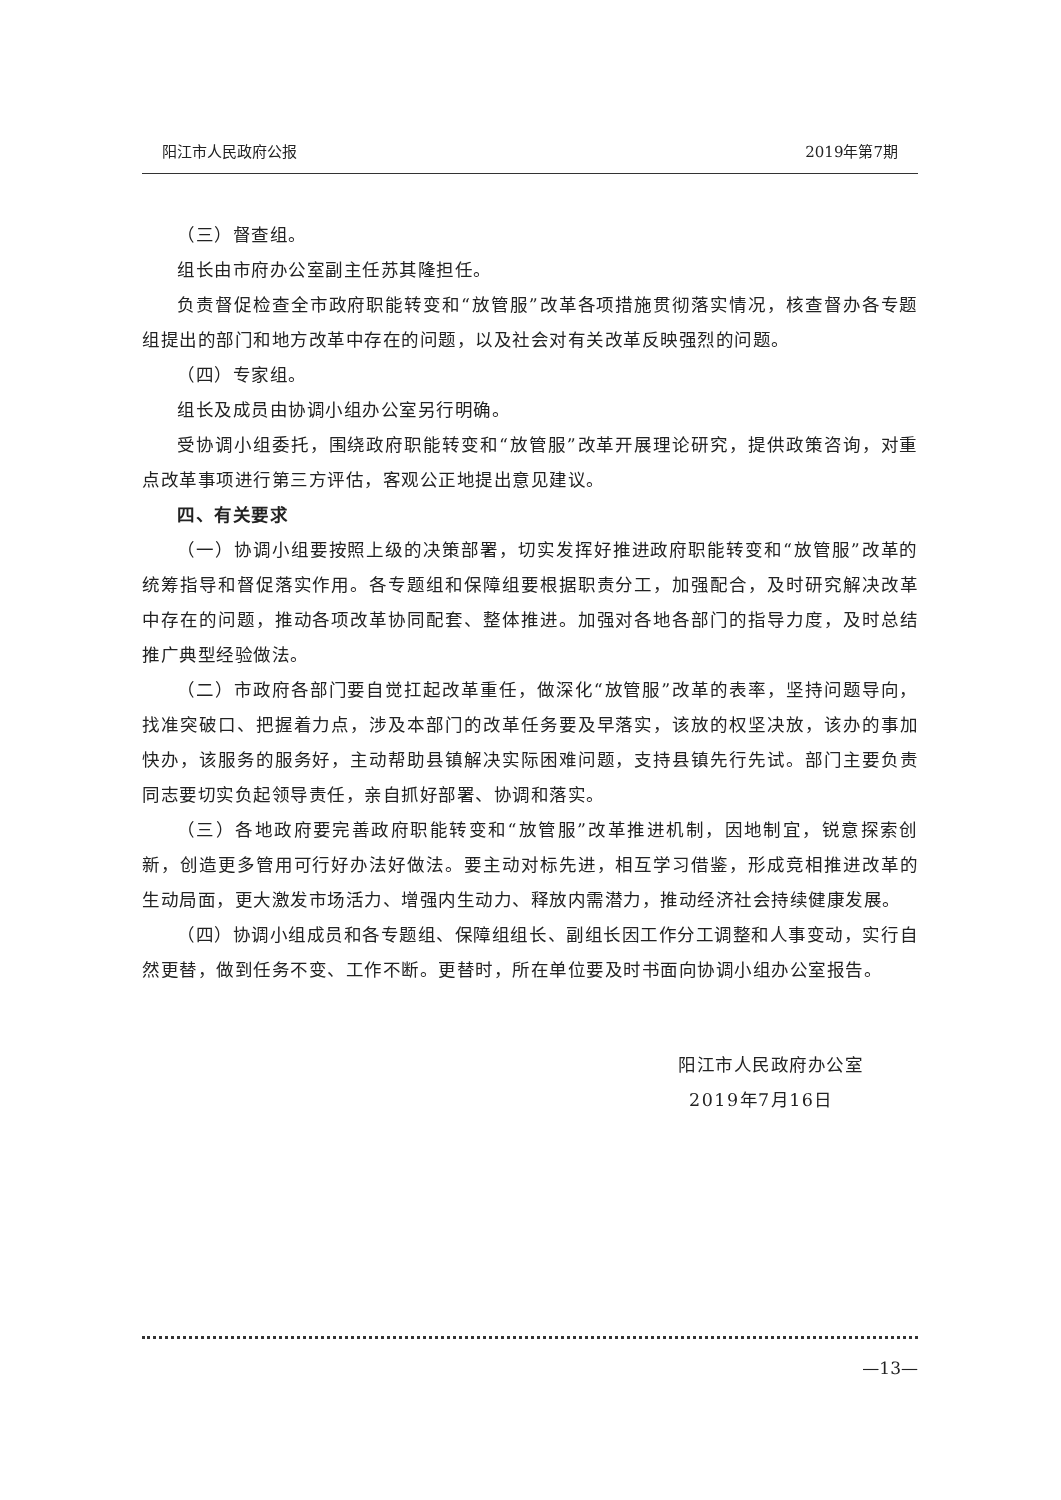阳江市人民政府公报 2019年第7期
（三）督查组。
组长由市府办公室副主任苏其隆担任。
负责督促检查全市政府职能转变和“放管服”改革各项措施贯彻落实情况，核查督办各专题组提出的部门和地方改革中存在的问题，以及社会对有关改革反映强烈的问题。
（四）专家组。
组长及成员由协调小组办公室另行明确。
受协调小组委托，围绕政府职能转变和“放管服”改革开展理论研究，提供政策咨询，对重点改革事项进行第三方评估，客观公正地提出意见建议。
四、有关要求
（一）协调小组要按照上级的决策部署，切实发挥好推进政府职能转变和“放管服”改革的统筹指导和督促落实作用。各专题组和保障组要根据职责分工，加强配合，及时研究解决改革中存在的问题，推动各项改革协同配套、整体推进。加强对各地各部门的指导力度，及时总结推广典型经验做法。
（二）市政府各部门要自觉扛起改革重任，做深化“放管服”改革的表率，坚持问题导向，找准突破口、把握着力点，涉及本部门的改革任务要及早落实，该放的权坚决放，该办的事加快办，该服务的服务好，主动帮助县镇解决实际困难问题，支持县镇先行先试。部门主要负责同志要切实负起领导责任，亲自抓好部署、协调和落实。
（三）各地政府要完善政府职能转变和“放管服”改革推进机制，因地制宜，锐意探索创新，创造更多管用可行好办法好做法。要主动对标先进，相互学习借鉴，形成竞相推进改革的生动局面，更大激发市场活力、增强内生动力、释放内需潜力，推动经济社会持续健康发展。
（四）协调小组成员和各专题组、保障组组长、副组长因工作分工调整和人事变动，实行自然更替，做到任务不变、工作不断。更替时，所在单位要及时书面向协调小组办公室报告。
阳江市人民政府办公室
2019年7月16日
—13—